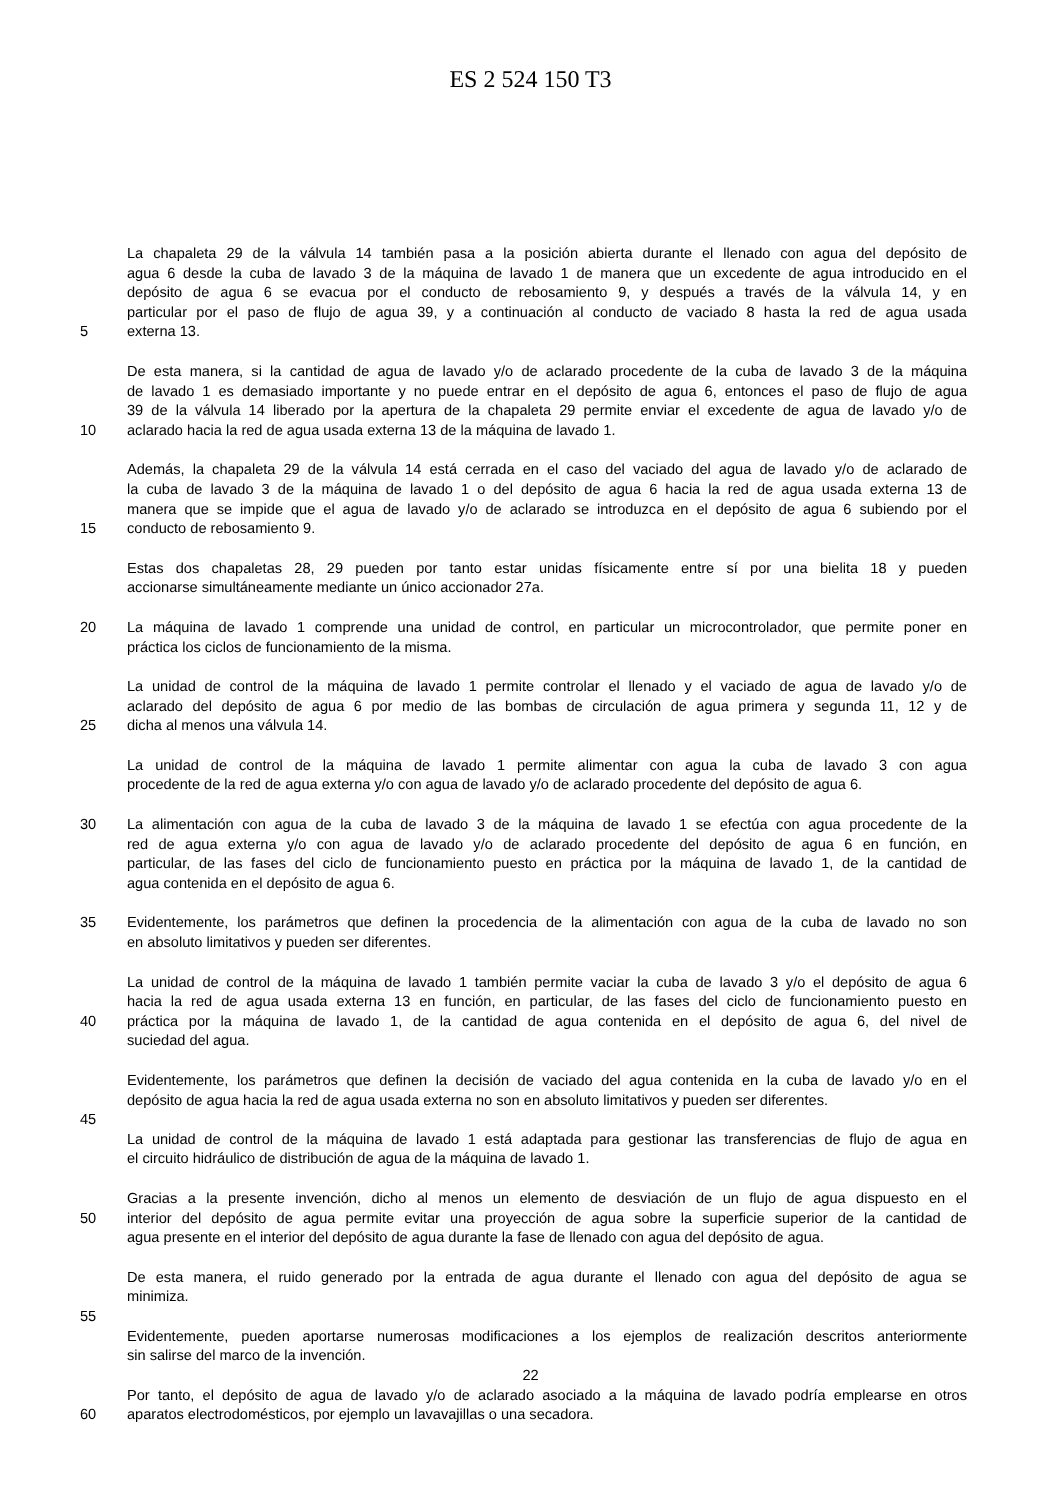ES 2 524 150 T3
La chapaleta 29 de la válvula 14 también pasa a la posición abierta durante el llenado con agua del depósito de
agua 6 desde la cuba de lavado 3 de la máquina de lavado 1 de manera que un excedente de agua introducido en el
depósito de agua 6 se evacua por el conducto de rebosamiento 9, y después a través de la válvula 14, y en
particular por el paso de flujo de agua 39, y a continuación al conducto de vaciado 8 hasta la red de agua usada
5 externa 13.
De esta manera, si la cantidad de agua de lavado y/o de aclarado procedente de la cuba de lavado 3 de la máquina
de lavado 1 es demasiado importante y no puede entrar en el depósito de agua 6, entonces el paso de flujo de agua
39 de la válvula 14 liberado por la apertura de la chapaleta 29 permite enviar el excedente de agua de lavado y/o de
10 aclarado hacia la red de agua usada externa 13 de la máquina de lavado 1.
Además, la chapaleta 29 de la válvula 14 está cerrada en el caso del vaciado del agua de lavado y/o de aclarado de
la cuba de lavado 3 de la máquina de lavado 1 o del depósito de agua 6 hacia la red de agua usada externa 13 de
manera que se impide que el agua de lavado y/o de aclarado se introduzca en el depósito de agua 6 subiendo por el
15 conducto de rebosamiento 9.
Estas dos chapaletas 28, 29 pueden por tanto estar unidas físicamente entre sí por una bielita 18 y pueden
accionarse simultáneamente mediante un único accionador 27a.
20 La máquina de lavado 1 comprende una unidad de control, en particular un microcontrolador, que permite poner en
práctica los ciclos de funcionamiento de la misma.
La unidad de control de la máquina de lavado 1 permite controlar el llenado y el vaciado de agua de lavado y/o de
aclarado del depósito de agua 6 por medio de las bombas de circulación de agua primera y segunda 11, 12 y de
25 dicha al menos una válvula 14.
La unidad de control de la máquina de lavado 1 permite alimentar con agua la cuba de lavado 3 con agua
procedente de la red de agua externa y/o con agua de lavado y/o de aclarado procedente del depósito de agua 6.
30 La alimentación con agua de la cuba de lavado 3 de la máquina de lavado 1 se efectúa con agua procedente de la
red de agua externa y/o con agua de lavado y/o de aclarado procedente del depósito de agua 6 en función, en
particular, de las fases del ciclo de funcionamiento puesto en práctica por la máquina de lavado 1, de la cantidad de
agua contenida en el depósito de agua 6.
35 Evidentemente, los parámetros que definen la procedencia de la alimentación con agua de la cuba de lavado no son
en absoluto limitativos y pueden ser diferentes.
La unidad de control de la máquina de lavado 1 también permite vaciar la cuba de lavado 3 y/o el depósito de agua 6
hacia la red de agua usada externa 13 en función, en particular, de las fases del ciclo de funcionamiento puesto en
40 práctica por la máquina de lavado 1, de la cantidad de agua contenida en el depósito de agua 6, del nivel de
suciedad del agua.
Evidentemente, los parámetros que definen la decisión de vaciado del agua contenida en la cuba de lavado y/o en el
depósito de agua hacia la red de agua usada externa no son en absoluto limitativos y pueden ser diferentes.
45
La unidad de control de la máquina de lavado 1 está adaptada para gestionar las transferencias de flujo de agua en
el circuito hidráulico de distribución de agua de la máquina de lavado 1.
Gracias a la presente invención, dicho al menos un elemento de desviación de un flujo de agua dispuesto en el
50 interior del depósito de agua permite evitar una proyección de agua sobre la superficie superior de la cantidad de
agua presente en el interior del depósito de agua durante la fase de llenado con agua del depósito de agua.
De esta manera, el ruido generado por la entrada de agua durante el llenado con agua del depósito de agua se
minimiza.
55
Evidentemente, pueden aportarse numerosas modificaciones a los ejemplos de realización descritos anteriormente
sin salirse del marco de la invención.
Por tanto, el depósito de agua de lavado y/o de aclarado asociado a la máquina de lavado podría emplearse en otros
60 aparatos electrodomésticos, por ejemplo un lavavajillas o una secadora.
22